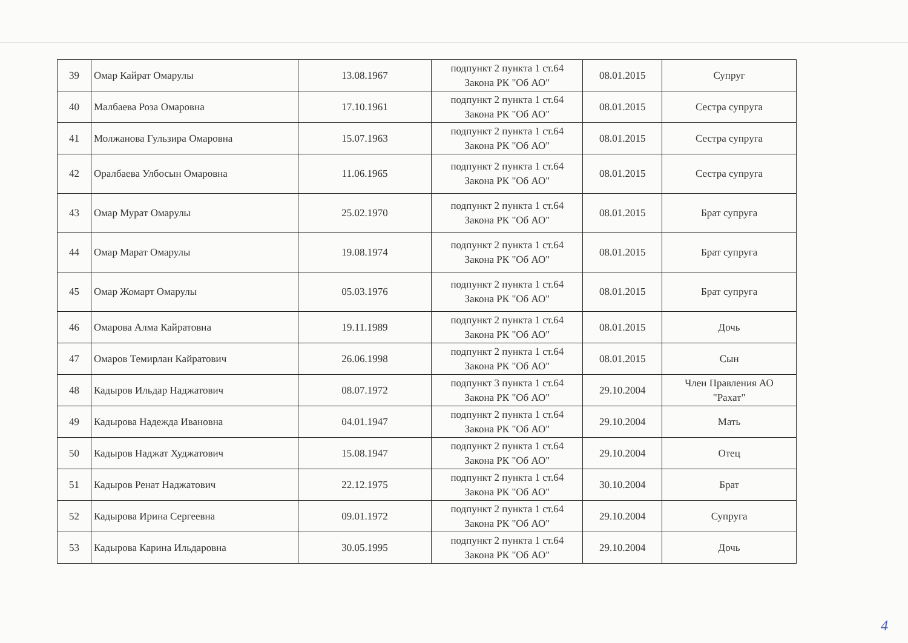| 39 | Омар Кайрат Омарулы | 13.08.1967 | подпункт 2 пункта 1 ст.64 Закона РК "Об АО" | 08.01.2015 | Супруг |
| 40 | Малбаева Роза Омаровна | 17.10.1961 | подпункт 2 пункта 1 ст.64 Закона РК "Об АО" | 08.01.2015 | Сестра супруга |
| 41 | Молжанова Гульзира Омаровна | 15.07.1963 | подпункт 2 пункта 1 ст.64 Закона РК "Об АО" | 08.01.2015 | Сестра супруга |
| 42 | Оралбаева Улбосын Омаровна | 11.06.1965 | подпункт 2 пункта 1 ст.64 Закона РК "Об АО" | 08.01.2015 | Сестра супруга |
| 43 | Омар Мурат Омарулы | 25.02.1970 | подпункт 2 пункта 1 ст.64 Закона РК "Об АО" | 08.01.2015 | Брат супруга |
| 44 | Омар Марат Омарулы | 19.08.1974 | подпункт 2 пункта 1 ст.64 Закона РК "Об АО" | 08.01.2015 | Брат супруга |
| 45 | Омар Жомарт Омарулы | 05.03.1976 | подпункт 2 пункта 1 ст.64 Закона РК "Об АО" | 08.01.2015 | Брат супруга |
| 46 | Омарова Алма Кайратовна | 19.11.1989 | подпункт 2 пункта 1 ст.64 Закона РК "Об АО" | 08.01.2015 | Дочь |
| 47 | Омаров Темирлан Кайратович | 26.06.1998 | подпункт 2 пункта 1 ст.64 Закона РК "Об АО" | 08.01.2015 | Сын |
| 48 | Кадыров Ильдар Наджатович | 08.07.1972 | подпункт 3 пункта 1 ст.64 Закона РК "Об АО" | 29.10.2004 | Член Правления АО "Рахат" |
| 49 | Кадырова Надежда Ивановна | 04.01.1947 | подпункт 2 пункта 1 ст.64 Закона РК "Об АО" | 29.10.2004 | Мать |
| 50 | Кадыров Наджат Худжатович | 15.08.1947 | подпункт 2 пункта 1 ст.64 Закона РК "Об АО" | 29.10.2004 | Отец |
| 51 | Кадыров Ренат Наджатович | 22.12.1975 | подпункт 2 пункта 1 ст.64 Закона РК "Об АО" | 30.10.2004 | Брат |
| 52 | Кадырова Ирина Сергеевна | 09.01.1972 | подпункт 2 пункта 1 ст.64 Закона РК "Об АО" | 29.10.2004 | Супруга |
| 53 | Кадырова Карина Ильдаровна | 30.05.1995 | подпункт 2 пункта 1 ст.64 Закона РК "Об АО" | 29.10.2004 | Дочь |
4